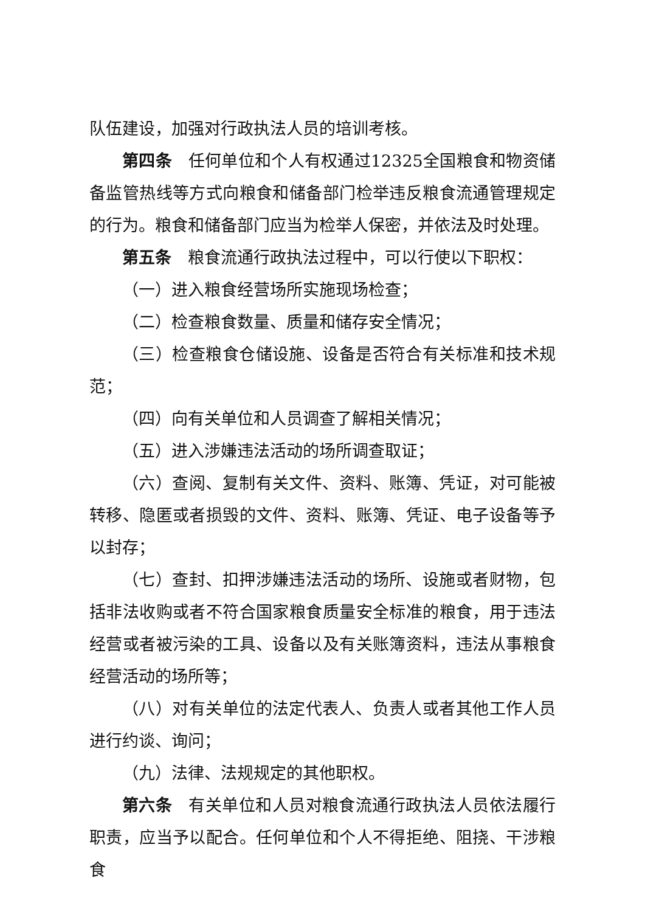队伍建设，加强对行政执法人员的培训考核。
第四条 任何单位和个人有权通过12325全国粮食和物资储备监管热线等方式向粮食和储备部门检举违反粮食流通管理规定的行为。粮食和储备部门应当为检举人保密，并依法及时处理。
第五条 粮食流通行政执法过程中，可以行使以下职权：
（一）进入粮食经营场所实施现场检查；
（二）检查粮食数量、质量和储存安全情况；
（三）检查粮食仓储设施、设备是否符合有关标准和技术规范；
（四）向有关单位和人员调查了解相关情况；
（五）进入涉嫌违法活动的场所调查取证；
（六）查阅、复制有关文件、资料、账簿、凭证，对可能被转移、隐匿或者损毁的文件、资料、账簿、凭证、电子设备等予以封存；
（七）查封、扣押涉嫌违法活动的场所、设施或者财物，包括非法收购或者不符合国家粮食质量安全标准的粮食，用于违法经营或者被污染的工具、设备以及有关账簿资料，违法从事粮食经营活动的场所等；
（八）对有关单位的法定代表人、负责人或者其他工作人员进行约谈、询问；
（九）法律、法规规定的其他职权。
第六条 有关单位和人员对粮食流通行政执法人员依法履行职责，应当予以配合。任何单位和个人不得拒绝、阻挠、干涉粮食